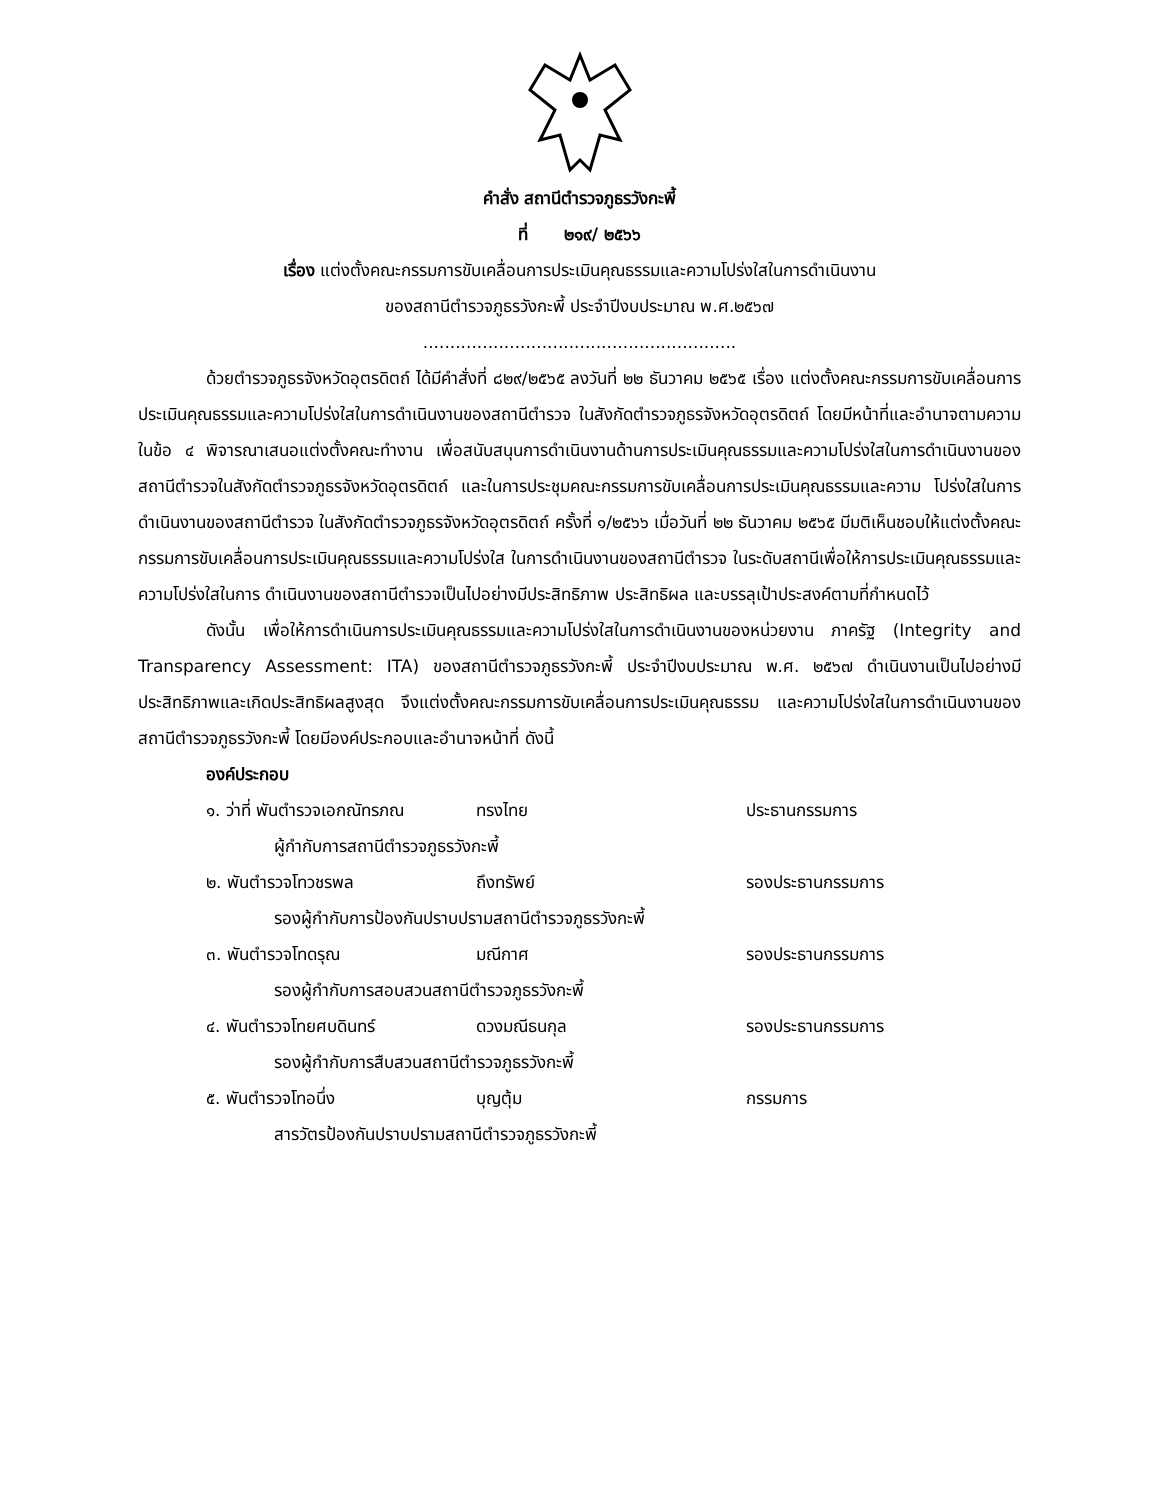คำสั่ง สถานีตำรวจภูธรวังกะพี้
ที่ ๒๑๙/ ๒๕๖๖
เรื่อง แต่งตั้งคณะกรรมการขับเคลื่อนการประเมินคุณธรรมและความโปร่งใสในการดำเนินงาน
ของสถานีตำรวจภูธรวังกะพี้ ประจำปีงบประมาณ พ.ศ.๒๕๖๗
..........................................................
ด้วยตำรวจภูธรจังหวัดอุตรดิตถ์ ได้มีคำสั่งที่ ๘๒๙/๒๕๖๕ ลงวันที่ ๒๒ ธันวาคม ๒๕๖๕ เรื่อง แต่งตั้งคณะกรรมการขับเคลื่อนการประเมินคุณธรรมและความโปร่งใสในการดำเนินงานของสถานีตำรวจ ในสังกัดตำรวจภูธรจังหวัดอุตรดิตถ์ โดยมีหน้าที่และอำนาจตามความในข้อ ๔ พิจารณาเสนอแต่งตั้งคณะทำงาน เพื่อสนับสนุนการดำเนินงานด้านการประเมินคุณธรรมและความโปร่งใสในการดำเนินงานของสถานีตำรวจในสังกัดตำรวจภูธรจังหวัดอุตรดิตถ์ และในการประชุมคณะกรรมการขับเคลื่อนการประเมินคุณธรรมและความ โปร่งใสในการดำเนินงานของสถานีตำรวจ ในสังกัดตำรวจภูธรจังหวัดอุตรดิตถ์ ครั้งที่ ๑/๒๕๖๖ เมื่อวันที่ ๒๒ ธันวาคม ๒๕๖๕ มีมติเห็นชอบให้แต่งตั้งคณะกรรมการขับเคลื่อนการประเมินคุณธรรมและความโปร่งใส ในการดำเนินงานของสถานีตำรวจ ในระดับสถานีเพื่อให้การประเมินคุณธรรมและความโปร่งใสในการ ดำเนินงานของสถานีตำรวจเป็นไปอย่างมีประสิทธิภาพ ประสิทธิผล และบรรลุเป้าประสงค์ตามที่กำหนดไว้
ดังนั้น เพื่อให้การดำเนินการประเมินคุณธรรมและความโปร่งใสในการดำเนินงานของหน่วยงาน ภาครัฐ (Integrity and Transparency Assessment: ITA) ของสถานีตำรวจภูธรวังกะพี้ ประจำปีงบประมาณ พ.ศ. ๒๕๖๗ ดำเนินงานเป็นไปอย่างมีประสิทธิภาพและเกิดประสิทธิผลสูงสุด จึงแต่งตั้งคณะกรรมการขับเคลื่อนการประเมินคุณธรรม และความโปร่งใสในการดำเนินงานของสถานีตำรวจภูธรวังกะพี้ โดยมีองค์ประกอบและอำนาจหน้าที่ ดังนี้
องค์ประกอบ
๑. ว่าที่ พันตำรวจเอกณัทรภณ ทรงไทย ประธานกรรมการ
ผู้กำกับการสถานีตำรวจภูธรวังกะพี้
๒. พันตำรวจโทวชรพล ถึงทรัพย์ รองประธานกรรมการ
รองผู้กำกับการป้องกันปราบปรามสถานีตำรวจภูธรวังกะพี้
๓. พันตำรวจโทดรุณ มณีกาศ รองประธานกรรมการ
รองผู้กำกับการสอบสวนสถานีตำรวจภูธรวังกะพี้
๔. พันตำรวจโทยศบดินทร์ ดวงมณีธนกุล รองประธานกรรมการ
รองผู้กำกับการสืบสวนสถานีตำรวจภูธรวังกะพี้
๕. พันตำรวจโทอนึ่ง บุญตุ้ม กรรมการ
สารวัตรป้องกันปราบปรามสถานีตำรวจภูธรวังกะพี้